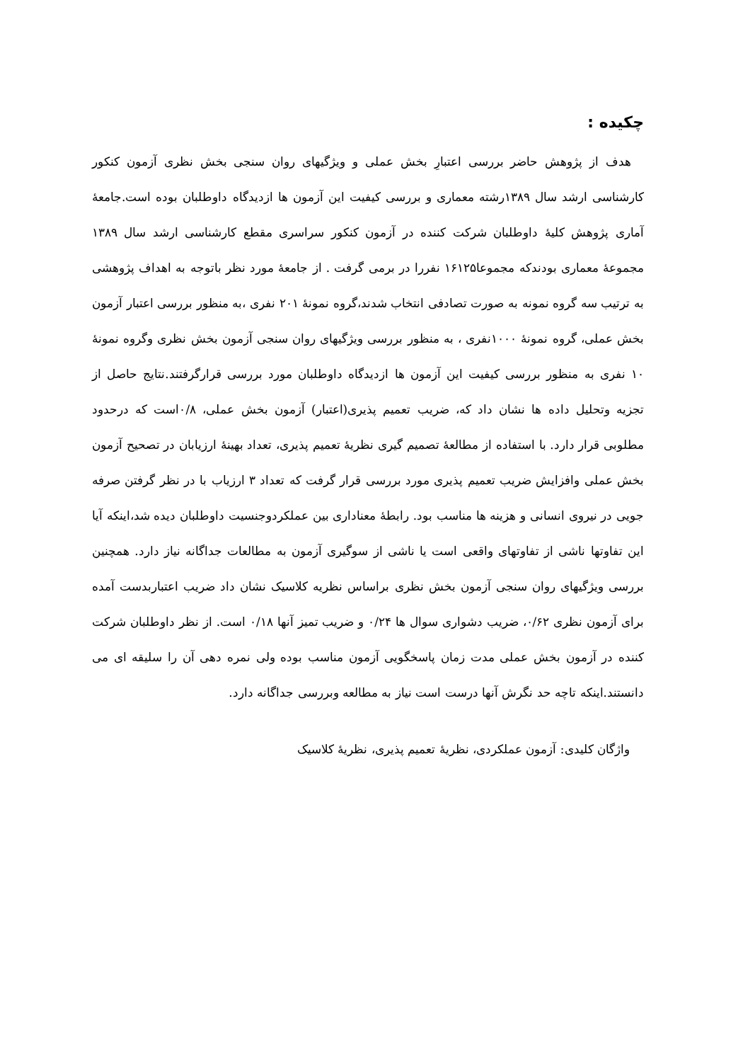چکیده :
هدف از پژوهش حاضر بررسی اعتبارِ بخش عملی و ویژگیهای روان سنجی بخش نظری آزمون کنکور کارشناسی ارشد سال ۱۳۸۹رشته معماری و بررسی کیفیت این آزمون ها ازدیدگاه داوطلبان بوده است.جامعهٔ آماری پژوهش کلیهٔ داوطلبان شرکت کننده در آزمون کنکور سراسری مقطع کارشناسی ارشد سال ۱۳۸۹ مجموعهٔ معماری بودندکه مجموعا۱۶۱۲۵ نفررا در برمی گرفت . از جامعهٔ مورد نظر باتوجه به اهداف پژوهشی به ترتیب سه گروه نمونه به صورت تصادفی انتخاب شدند،گروه نمونهٔ ۲۰۱ نفری ،به منظور بررسی اعتبار آزمون بخش عملی، گروه نمونهٔ ۱۰۰۰نفری ، به منظور بررسی ویژگیهای روان سنجی آزمون بخش نظری وگروه نمونهٔ ۱۰ نفری به منظور بررسی کیفیت این آزمون ها ازدیدگاه داوطلبان مورد بررسی قرارگرفتند.نتایج حاصل از تجزیه وتحلیل داده ها نشان داد که، ضریب تعمیم پذیری(اعتبار) آزمون بخش عملی، ۰/۸است که درحدود مطلوبی قرار دارد. با استفاده از مطالعهٔ تصمیم گیری نظریهٔ تعمیم پذیری، تعداد بهینهٔ ارزیابان در تصحیح آزمون بخش عملی وافزایش ضریب تعمیم پذیری مورد بررسی قرار گرفت که تعداد ۳ ارزیاب با در نظر گرفتن صرفه جویی در نیروی انسانی و هزینه ها مناسب بود. رابطهٔ معناداری بین عملکردوجنسیت داوطلبان دیده شد،اینکه آیا این تفاوتها ناشی از تفاوتهای واقعی است یا ناشی از سوگیری آزمون به مطالعات جداگانه نیاز دارد. همچنین بررسی ویژگیهای روان سنجی آزمون بخش نظری براساس نظریه کلاسیک نشان داد ضریب اعتباربدست آمده برای آزمون نظری ۰/۶۲، ضریب دشواری سوال ها ۰/۲۴ و ضریب تمیز آنها ۰/۱۸ است. از نظر داوطلبان شرکت کننده در آزمون بخش عملی مدت زمان پاسخگویی آزمون مناسب بوده ولی نمره دهی آن را سلیقه ای می دانستند.اینکه تاچه حد نگرش آنها درست است نیاز به مطالعه وبررسی جداگانه دارد.
واژگان کلیدی: آزمون عملکردی، نظریهٔ تعمیم پذیری، نظریهٔ کلاسیک